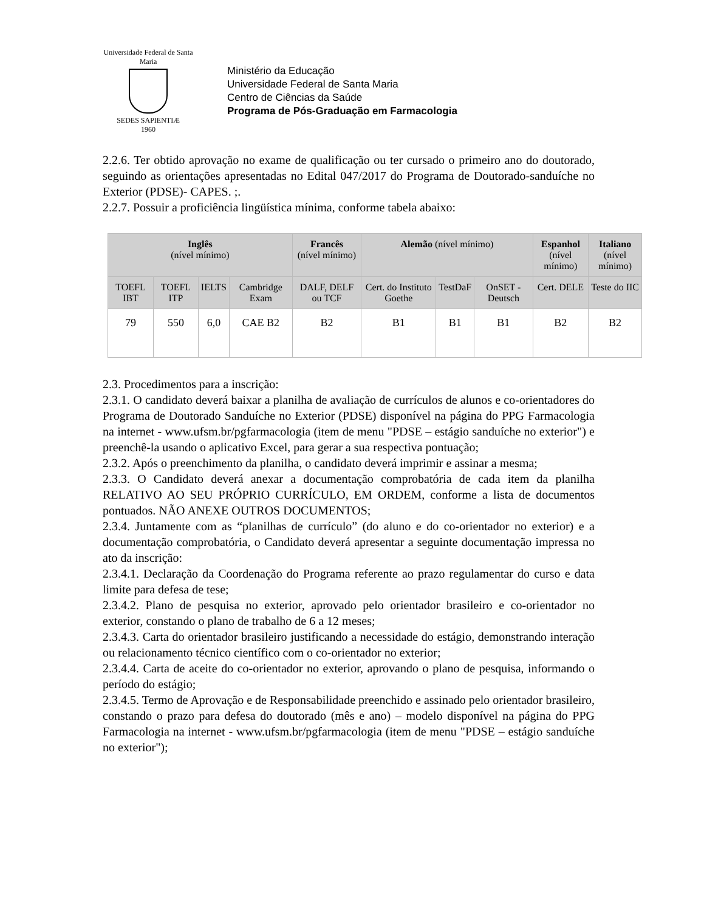Universidade Federal de Santa Maria
SEDES SAPIENTIÆ
1960
Ministério da Educação
Universidade Federal de Santa Maria
Centro de Ciências da Saúde
Programa de Pós-Graduação em Farmacologia
2.2.6. Ter obtido aprovação no exame de qualificação ou ter cursado o primeiro ano do doutorado, seguindo as orientações apresentadas no Edital 047/2017 do Programa de Doutorado-sanduíche no Exterior (PDSE)- CAPES. ;.
2.2.7. Possuir a proficiência lingüística mínima, conforme tabela abaixo:
| Inglês (nível mínimo) | | | | Francês (nível mínimo) | Alemão (nível mínimo) | | | Espanhol (nível mínimo) | Italiano (nível mínimo) |
| --- | --- | --- | --- | --- | --- | --- | --- | --- | --- |
| TOEFL IBT | TOEFL ITP | IELTS | Cambridge Exam | DALF, DELF ou TCF | Cert. do Instituto Goethe | TestDaF | OnSET - Deutsch | Cert. DELE | Teste do IIC |
| 79 | 550 | 6,0 | CAE B2 | B2 | B1 | B1 | B1 | B2 | B2 |
2.3. Procedimentos para a inscrição:
2.3.1. O candidato deverá baixar a planilha de avaliação de currículos de alunos e co-orientadores do Programa de Doutorado Sanduíche no Exterior (PDSE) disponível na página do PPG Farmacologia na internet - www.ufsm.br/pgfarmacologia (item de menu "PDSE – estágio sanduíche no exterior") e preenchê-la usando o aplicativo Excel, para gerar a sua respectiva pontuação;
2.3.2. Após o preenchimento da planilha, o candidato deverá imprimir e assinar a mesma;
2.3.3. O Candidato deverá anexar a documentação comprobatória de cada item da planilha RELATIVO AO SEU PRÓPRIO CURRÍCULO, EM ORDEM, conforme a lista de documentos pontuados. NÃO ANEXE OUTROS DOCUMENTOS;
2.3.4. Juntamente com as “planilhas de currículo” (do aluno e do co-orientador no exterior) e a documentação comprobatória, o Candidato deverá apresentar a seguinte documentação impressa no ato da inscrição:
2.3.4.1. Declaração da Coordenação do Programa referente ao prazo regulamentar do curso e data limite para defesa de tese;
2.3.4.2. Plano de pesquisa no exterior, aprovado pelo orientador brasileiro e co-orientador no exterior, constando o plano de trabalho de 6 a 12 meses;
2.3.4.3. Carta do orientador brasileiro justificando a necessidade do estágio, demonstrando interação ou relacionamento técnico científico com o co-orientador no exterior;
2.3.4.4. Carta de aceite do co-orientador no exterior, aprovando o plano de pesquisa, informando o período do estágio;
2.3.4.5. Termo de Aprovação e de Responsabilidade preenchido e assinado pelo orientador brasileiro, constando o prazo para defesa do doutorado (mês e ano) – modelo disponível na página do PPG Farmacologia na internet - www.ufsm.br/pgfarmacologia (item de menu "PDSE – estágio sanduíche no exterior");